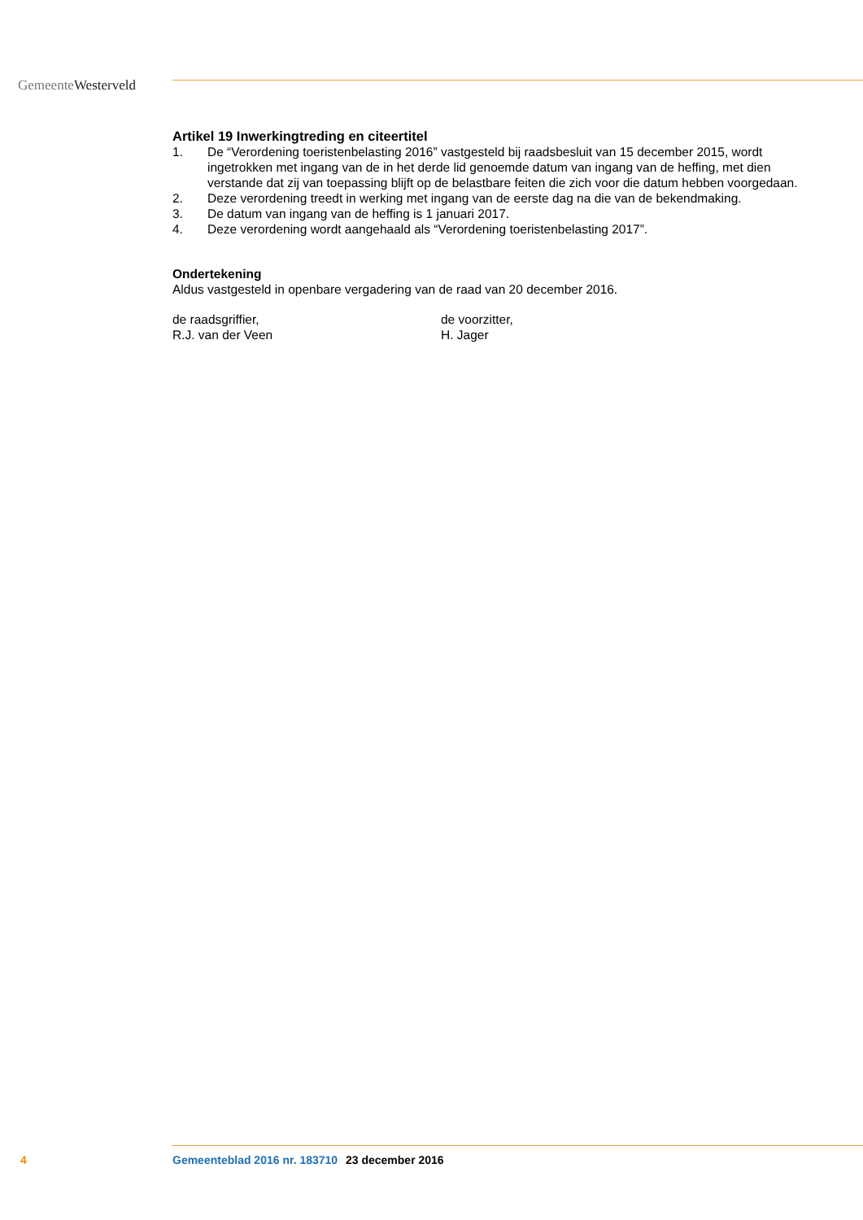GemeenteWesterveld
Artikel 19 Inwerkingtreding en citeertitel
1. De “Verordening toeristenbelasting 2016” vastgesteld bij raadsbesluit van 15 december 2015, wordt ingetrokken met ingang van de in het derde lid genoemde datum van ingang van de heffing, met dien verstande dat zij van toepassing blijft op de belastbare feiten die zich voor die datum hebben voorgedaan.
2. Deze verordening treedt in werking met ingang van de eerste dag na die van de bekendmaking.
3. De datum van ingang van de heffing is 1 januari 2017.
4. Deze verordening wordt aangehaald als “Verordening toeristenbelasting 2017”.
Ondertekening
Aldus vastgesteld in openbare vergadering van de raad van 20 december 2016.
de raadsgriffier,
R.J. van der Veen
de voorzitter,
H. Jager
4 Gemeenteblad 2016 nr. 183710 23 december 2016